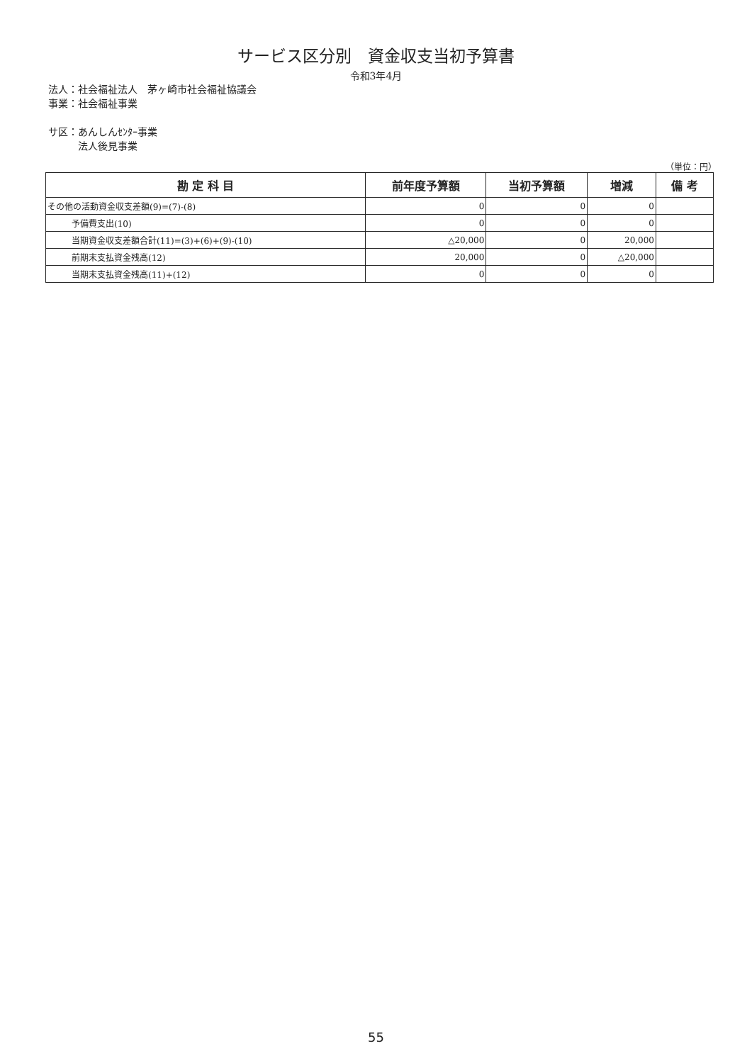サービス区分別　資金収支当初予算書
令和3年4月
法人：社会福祉法人　茅ヶ崎市社会福祉協議会
事業：社会福祉事業
サ区：あんしんｾﾝﾀｰ事業
　　　法人後見事業
（単位：円）
| 勘 定 科 目 | 前年度予算額 | 当初予算額 | 増減 | 備 考 |
| --- | --- | --- | --- | --- |
| その他の活動資金収支差額(9)=(7)-(8) | 0 | 0 | 0 | |
| 予備費支出(10) | 0 | 0 | 0 | |
| 当期資金収支差額合計(11)=(3)+(6)+(9)-(10) | △20,000 | 0 | 20,000 | |
| 前期末支払資金残高(12) | 20,000 | 0 | △20,000 | |
| 当期末支払資金残高(11)+(12) | 0 | 0 | 0 | |
55